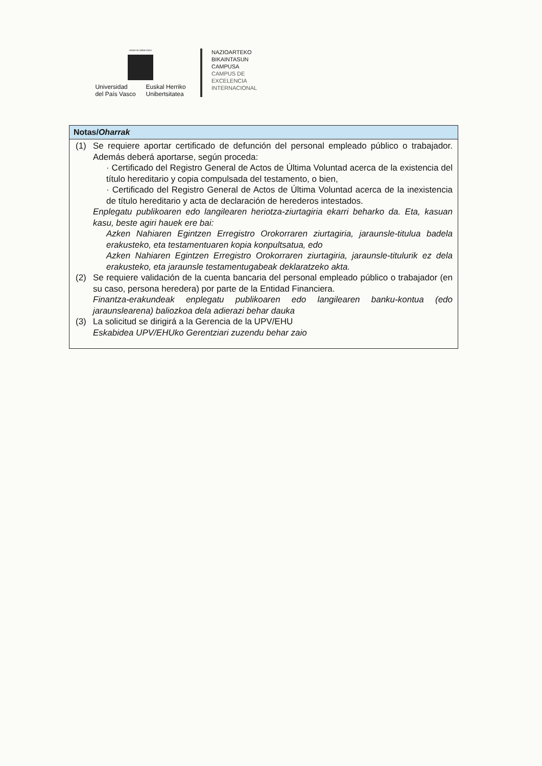eman ta zabal zazu
Universidad
del País Vasco
Euskal Herriko
Unibertsitatea
NAZIOARTEKO
BIKAINTASUN
CAMPUSA
CAMPUS DE
EXCELENCIA
INTERNACIONAL
Notas/Oharrak
(1) Se requiere aportar certificado de defunción del personal empleado público o trabajador. Además deberá aportarse, según proceda:
· Certificado del Registro General de Actos de Última Voluntad acerca de la existencia del título hereditario y copia compulsada del testamento, o bien,
· Certificado del Registro General de Actos de Última Voluntad acerca de la inexistencia de título hereditario y acta de declaración de herederos intestados.
Enplegatu publikoaren edo langilearen heriotza-ziurtagiria ekarri beharko da. Eta, kasuan kasu, beste agiri hauek ere bai:
Azken Nahiaren Egintzen Erregistro Orokorraren ziurtagiria, jaraunsle-titulua badela erakusteko, eta testamentuaren kopia konpultsatua, edo
Azken Nahiaren Egintzen Erregistro Orokorraren ziurtagiria, jaraunsle-titulurik ez dela erakusteko, eta jaraunsle testamentugabeak deklaratzeko akta.
(2) Se requiere validación de la cuenta bancaria del personal empleado público o trabajador (en su caso, persona heredera) por parte de la Entidad Financiera.
Finantza-erakundeak enplegatu publikoaren edo langilearen banku-kontua (edo jaraunslearena) baliozkoa dela adierazi behar dauka
(3) La solicitud se dirigirá a la Gerencia de la UPV/EHU
Eskabidea UPV/EHUko Gerentziari zuzendu behar zaio